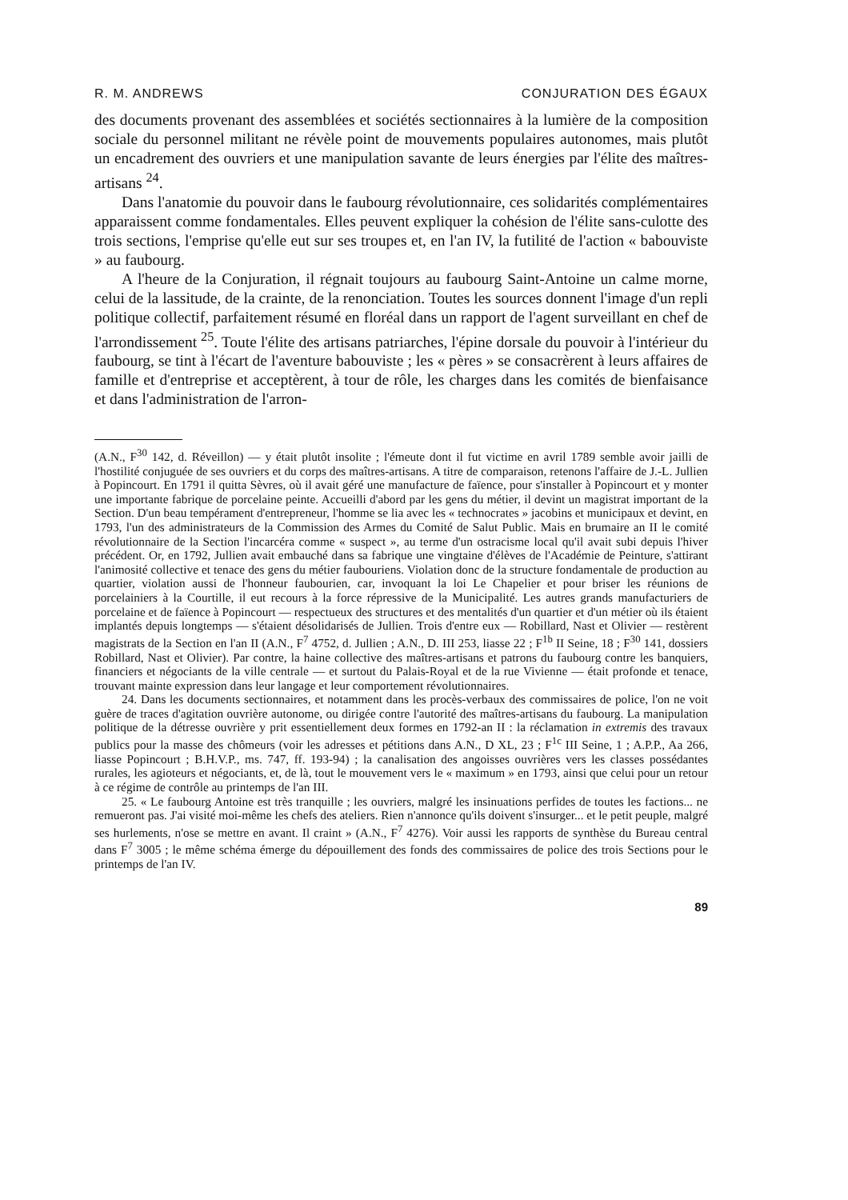R. M. ANDREWS CONJURATION DES ÉGAUX
des documents provenant des assemblées et sociétés sectionnaires à la lumière de la composition sociale du personnel militant ne révèle point de mouvements populaires autonomes, mais plutôt un encadrement des ouvriers et une manipulation savante de leurs énergies par l'élite des maîtres-artisans <sup>24</sup>.
Dans l'anatomie du pouvoir dans le faubourg révolutionnaire, ces solidarités complémentaires apparaissent comme fondamentales. Elles peuvent expliquer la cohésion de l'élite sans-culotte des trois sections, l'emprise qu'elle eut sur ses troupes et, en l'an IV, la futilité de l'action « babouviste » au faubourg.
A l'heure de la Conjuration, il régnait toujours au faubourg Saint-Antoine un calme morne, celui de la lassitude, de la crainte, de la renonciation. Toutes les sources donnent l'image d'un repli politique collectif, parfaitement résumé en floréal dans un rapport de l'agent surveillant en chef de l'arrondissement <sup>25</sup>. Toute l'élite des artisans patriarches, l'épine dorsale du pouvoir à l'intérieur du faubourg, se tint à l'écart de l'aventure babouviste ; les « pères » se consacrèrent à leurs affaires de famille et d'entreprise et acceptèrent, à tour de rôle, les charges dans les comités de bienfaisance et dans l'administration de l'arron-
(A.N., F<sup>30</sup> 142, d. Réveillon) — y était plutôt insolite ; l'émeute dont il fut victime en avril 1789 semble avoir jailli de l'hostilité conjuguée de ses ouvriers et du corps des maîtres-artisans. A titre de comparaison, retenons l'affaire de J.-L. Jullien à Popincourt. En 1791 il quitta Sèvres, où il avait géré une manufacture de faïence, pour s'installer à Popincourt et y monter une importante fabrique de porcelaine peinte. Accueilli d'abord par les gens du métier, il devint un magistrat important de la Section. D'un beau tempérament d'entrepreneur, l'homme se lia avec les « technocrates » jacobins et municipaux et devint, en 1793, l'un des administrateurs de la Commission des Armes du Comité de Salut Public. Mais en brumaire an II le comité révolutionnaire de la Section l'incarcéra comme « suspect », au terme d'un ostracisme local qu'il avait subi depuis l'hiver précédent. Or, en 1792, Jullien avait embauché dans sa fabrique une vingtaine d'élèves de l'Académie de Peinture, s'attirant l'animosité collective et tenace des gens du métier faubouriens. Violation donc de la structure fondamentale de production au quartier, violation aussi de l'honneur faubourien, car, invoquant la loi Le Chapelier et pour briser les réunions de porcelainiers à la Courtille, il eut recours à la force répressive de la Municipalité. Les autres grands manufacturiers de porcelaine et de faïence à Popincourt — respectueux des structures et des mentalités d'un quartier et d'un métier où ils étaient implantés depuis longtemps — s'étaient désolidarisés de Jullien. Trois d'entre eux — Robillard, Nast et Olivier — restèrent magistrats de la Section en l'an II (A.N., F<sup>7</sup> 4752, d. Jullien ; A.N., D. III 253, liasse 22 ; F<sup>1b</sup> II Seine, 18 ; F<sup>30</sup> 141, dossiers Robillard, Nast et Olivier). Par contre, la haine collective des maîtres-artisans et patrons du faubourg contre les banquiers, financiers et négociants de la ville centrale — et surtout du Palais-Royal et de la rue Vivienne — était profonde et tenace, trouvant mainte expression dans leur langage et leur comportement révolutionnaires.
24. Dans les documents sectionnaires, et notamment dans les procès-verbaux des commissaires de police, l'on ne voit guère de traces d'agitation ouvrière autonome, ou dirigée contre l'autorité des maîtres-artisans du faubourg. La manipulation politique de la détresse ouvrière y prit essentiellement deux formes en 1792-an II : la réclamation in extremis des travaux publics pour la masse des chômeurs (voir les adresses et pétitions dans A.N., D XL, 23 ; F<sup>1c</sup> III Seine, 1 ; A.P.P., Aa 266, liasse Popincourt ; B.H.V.P., ms. 747, ff. 193-94) ; la canalisation des angoisses ouvrières vers les classes possédantes rurales, les agioteurs et négociants, et, de là, tout le mouvement vers le « maximum » en 1793, ainsi que celui pour un retour à ce régime de contrôle au printemps de l'an III.
25. « Le faubourg Antoine est très tranquille ; les ouvriers, malgré les insinuations perfides de toutes les factions... ne remueront pas. J'ai visité moi-même les chefs des ateliers. Rien n'annonce qu'ils doivent s'insurger... et le petit peuple, malgré ses hurlements, n'ose se mettre en avant. Il craint » (A.N., F<sup>7</sup> 4276). Voir aussi les rapports de synthèse du Bureau central dans F<sup>7</sup> 3005 ; le même schéma émerge du dépouillement des fonds des commissaires de police des trois Sections pour le printemps de l'an IV.
89